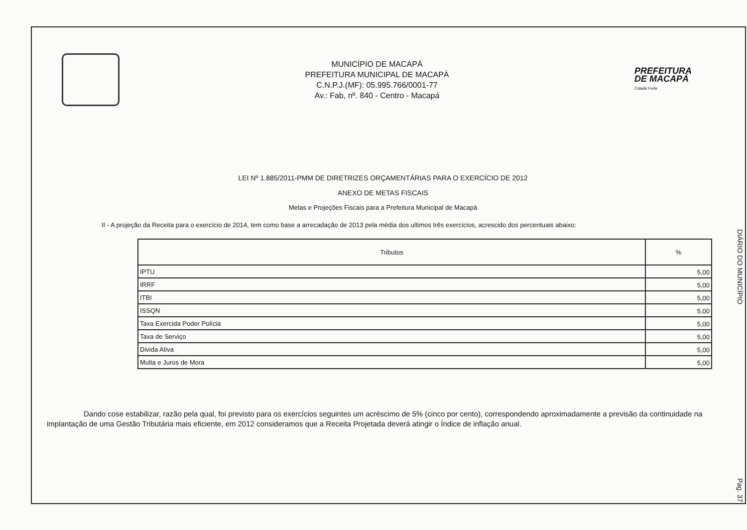MUNICÍPIO DE MACAPÁ
PREFEITURA MUNICIPAL DE MACAPÁ
C.N.P.J.(MF): 05.995.766/0001-77
Av.: Fab, nº. 840 - Centro - Macapá
PREFEITURA
DE MACAPÁ
Cidade Forte
LEI Nº 1.885/2011-PMM DE DIRETRIZES ORÇAMENTÁRIAS PARA O EXERCÍCIO DE 2012
ANEXO DE METAS FISCAIS
Metas e Projeções Fiscais para a Prefeitura Municipal de Macapá
II - A projeção da Receita para o exercício de 2014, tem como base a arrecadação de 2013 pela média dos ultimos três exercícios, acrescido dos percentuais abaixo:
| Tributos | % |
| --- | --- |
| IPTU | 5,00 |
| IRRF | 5,00 |
| ITBI | 5,00 |
| ISSQN | 5,00 |
| Taxa Exercida Poder Polícia | 5,00 |
| Taxa de Serviço | 5,00 |
| Divida Ativa | 5,00 |
| Multa e Juros de Mora | 5,00 |
Dando cose estabilizar, razão pela qual, foi previsto para os exercícios seguintes um acréscimo de 5% (cinco por cento), correspondendo aproximadamente a previsão da continuidade na implantação de uma Gestão Tributária mais eficiente, em 2012 consideramos que a Receita Projetada deverá atingir o Índice de inflação anual.
DIÁRIO DO MUNICÍPIO
Pag. 37